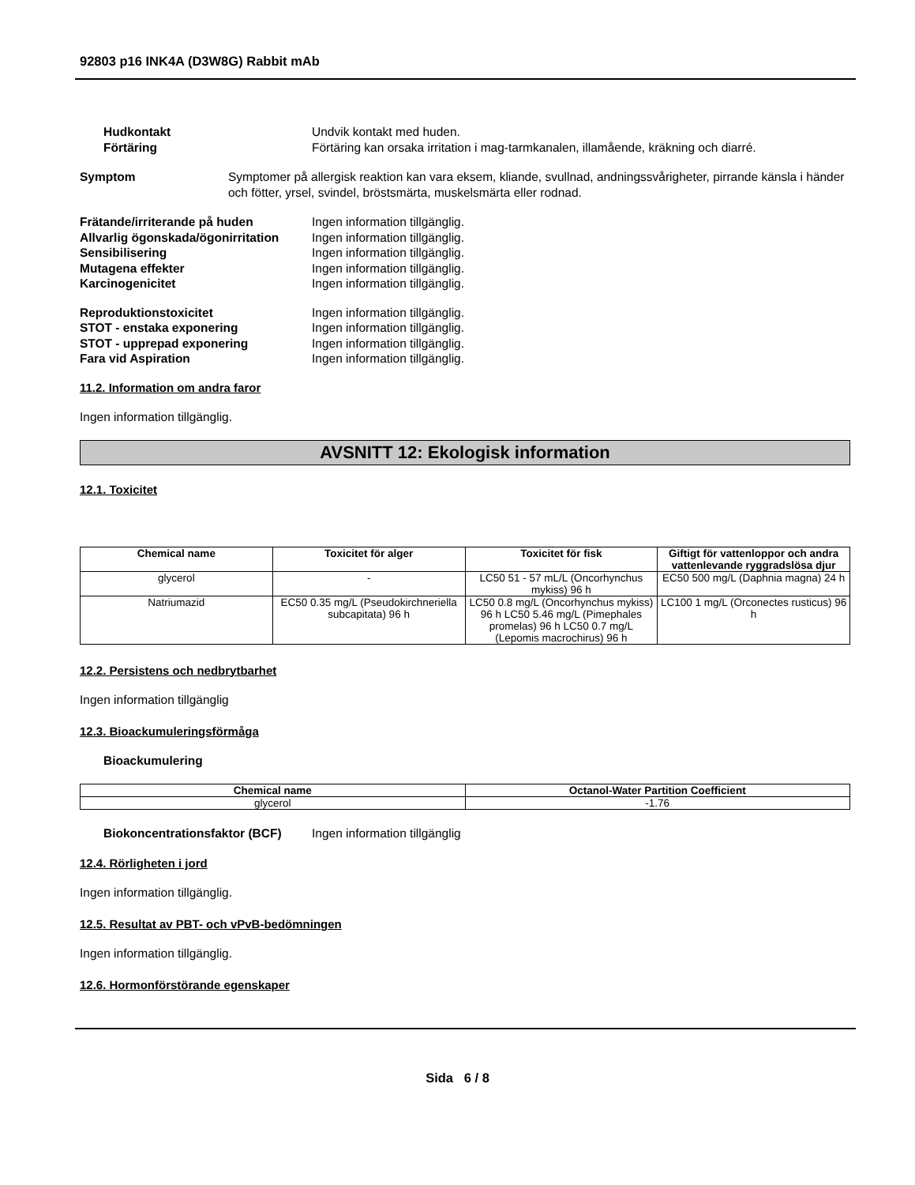92803 p16 INK4A (D3W8G) Rabbit mAb
Hudkontakt Undvik kontakt med huden.
Förtäring Förtäring kan orsaka irritation i mag-tarmkanalen, illamående, kräkning och diarré.
Symptom Symptomer på allergisk reaktion kan vara eksem, kliande, svullnad, andningssvårigheter, pirrande känsla i händer och fötter, yrsel, svindel, bröstsmärta, muskelsmärta eller rodnad.
Frätande/irriterande på huden Ingen information tillgänglig.
Allvarlig ögonskada/ögonirritation
Ingen information tillgänglig.
Sensibilisering Ingen information tillgänglig.
Mutagena effekter Ingen information tillgänglig.
Karcinogenicitet Ingen information tillgänglig.
Reproduktionstoxicitet Ingen information tillgänglig.
STOT - enstaka exponering Ingen information tillgänglig.
STOT - upprepad exponering Ingen information tillgänglig.
Fara vid Aspiration Ingen information tillgänglig.
11.2. Information om andra faror
Ingen information tillgänglig.
AVSNITT 12: Ekologisk information
12.1. Toxicitet
| Chemical name | Toxicitet för alger | Toxicitet för fisk | Giftigt för vattenloppor och andra vattenlevande ryggradslösa djur |
| --- | --- | --- | --- |
| glycerol | - | LC50 51 - 57 mL/L (Oncorhynchus mykiss) 96 h | EC50 500 mg/L (Daphnia magna) 24 h |
| Natriumazid | EC50 0.35 mg/L (Pseudokirchneriella subcapitata) 96 h | LC50 0.8 mg/L (Oncorhynchus mykiss) 96 h LC50 5.46 mg/L (Pimephales promelas) 96 h LC50 0.7 mg/L (Lepomis macrochirus) 96 h | LC100 1 mg/L (Orconectes rusticus) 96 h |
12.2. Persistens och nedbrytbarhet
Ingen information tillgänglig
12.3. Bioackumuleringsförmåga
Bioackumulering
| Chemical name | Octanol-Water Partition Coefficient |
| --- | --- |
| glycerol | -1.76 |
Biokoncentrationsfaktor (BCF)
Ingen information tillgänglig
12.4. Rörligheten i jord
Ingen information tillgänglig.
12.5. Resultat av PBT- och vPvB-bedömningen
Ingen information tillgänglig.
12.6. Hormonförstörande egenskaper
Sida 6 / 8